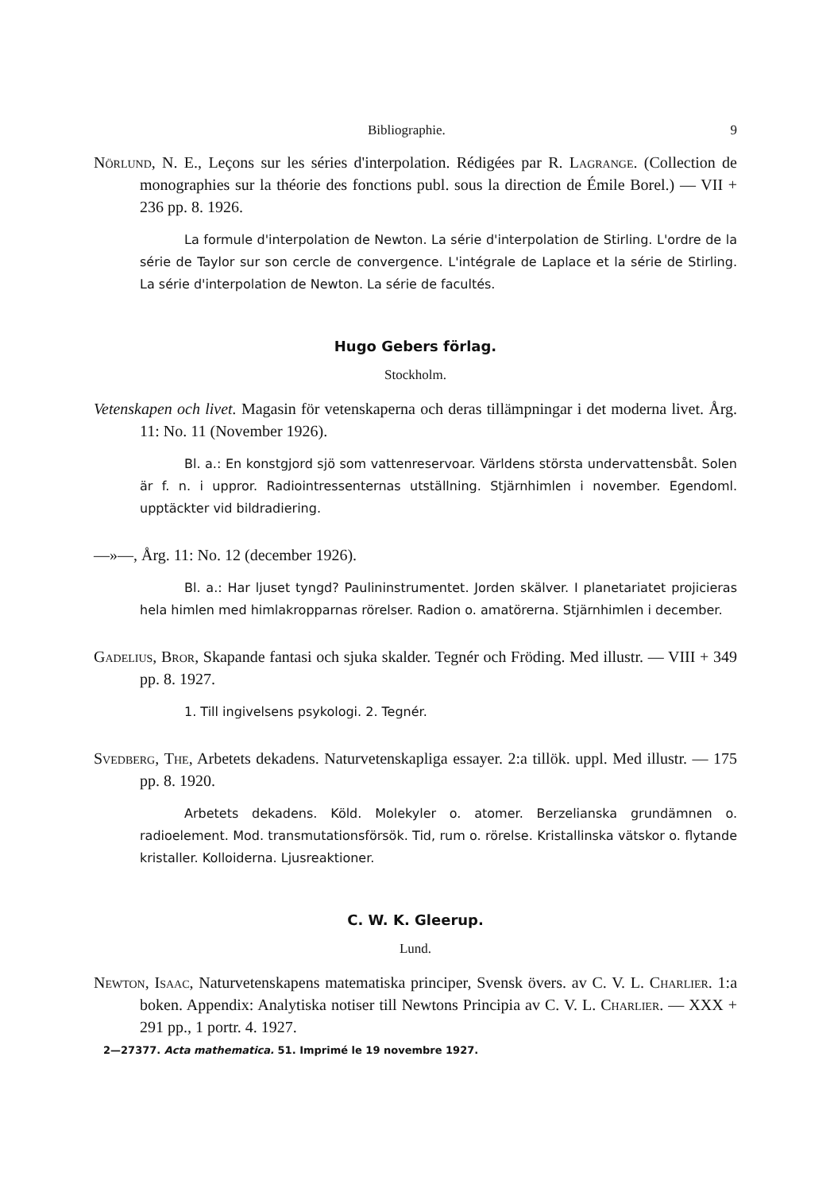Bibliographie. 9
Nörlund, N. E., Leçons sur les séries d'interpolation. Rédigées par R. Lagrange. (Collection de monographies sur la théorie des fonctions publ. sous la direction de Émile Borel.) — VII + 236 pp. 8. 1926.
La formule d'interpolation de Newton. La série d'interpolation de Stirling. L'ordre de la série de Taylor sur son cercle de convergence. L'intégrale de Laplace et la série de Stirling. La série d'interpolation de Newton. La série de facultés.
Hugo Gebers förlag.
Stockholm.
Vetenskapen och livet. Magasin för vetenskaperna och deras tillämpningar i det moderna livet. Årg. 11: No. 11 (November 1926).
Bl. a.: En konstgjord sjö som vattenreservoar. Världens största undervattensbåt. Solen är f. n. i uppror. Radiointressenternas utställning. Stjärnhimlen i november. Egendoml. upptäckter vid bildradiering.
—»—, Årg. 11: No. 12 (december 1926).
Bl. a.: Har ljuset tyngd? Paulininstrumentet. Jorden skälver. I planetariatet projicieras hela himlen med himlakropparnas rörelser. Radion o. amatörerna. Stjärnhimlen i december.
Gadelius, Bror, Skapande fantasi och sjuka skalder. Tegnér och Fröding. Med illustr. — VIII + 349 pp. 8. 1927.
1. Till ingivelsens psykologi. 2. Tegnér.
Svedberg, The, Arbetets dekadens. Naturvetenskapliga essayer. 2:a tillök. uppl. Med illustr. — 175 pp. 8. 1920.
Arbetets dekadens. Köld. Molekyler o. atomer. Berzelianska grundämnen o. radioelement. Mod. transmutationsförsök. Tid, rum o. rörelse. Kristallinska vätskor o. flytande kristaller. Kolloiderna. Ljusreaktioner.
C. W. K. Gleerup.
Lund.
Newton, Isaac, Naturvetenskapens matematiska principer, Svensk övers. av C. V. L. Charlier. 1:a boken. Appendix: Analytiska notiser till Newtons Principia av C. V. L. Charlier. — XXX + 291 pp., 1 portr. 4. 1927.
2—27377. Acta mathematica. 51. Imprimé le 19 novembre 1927.